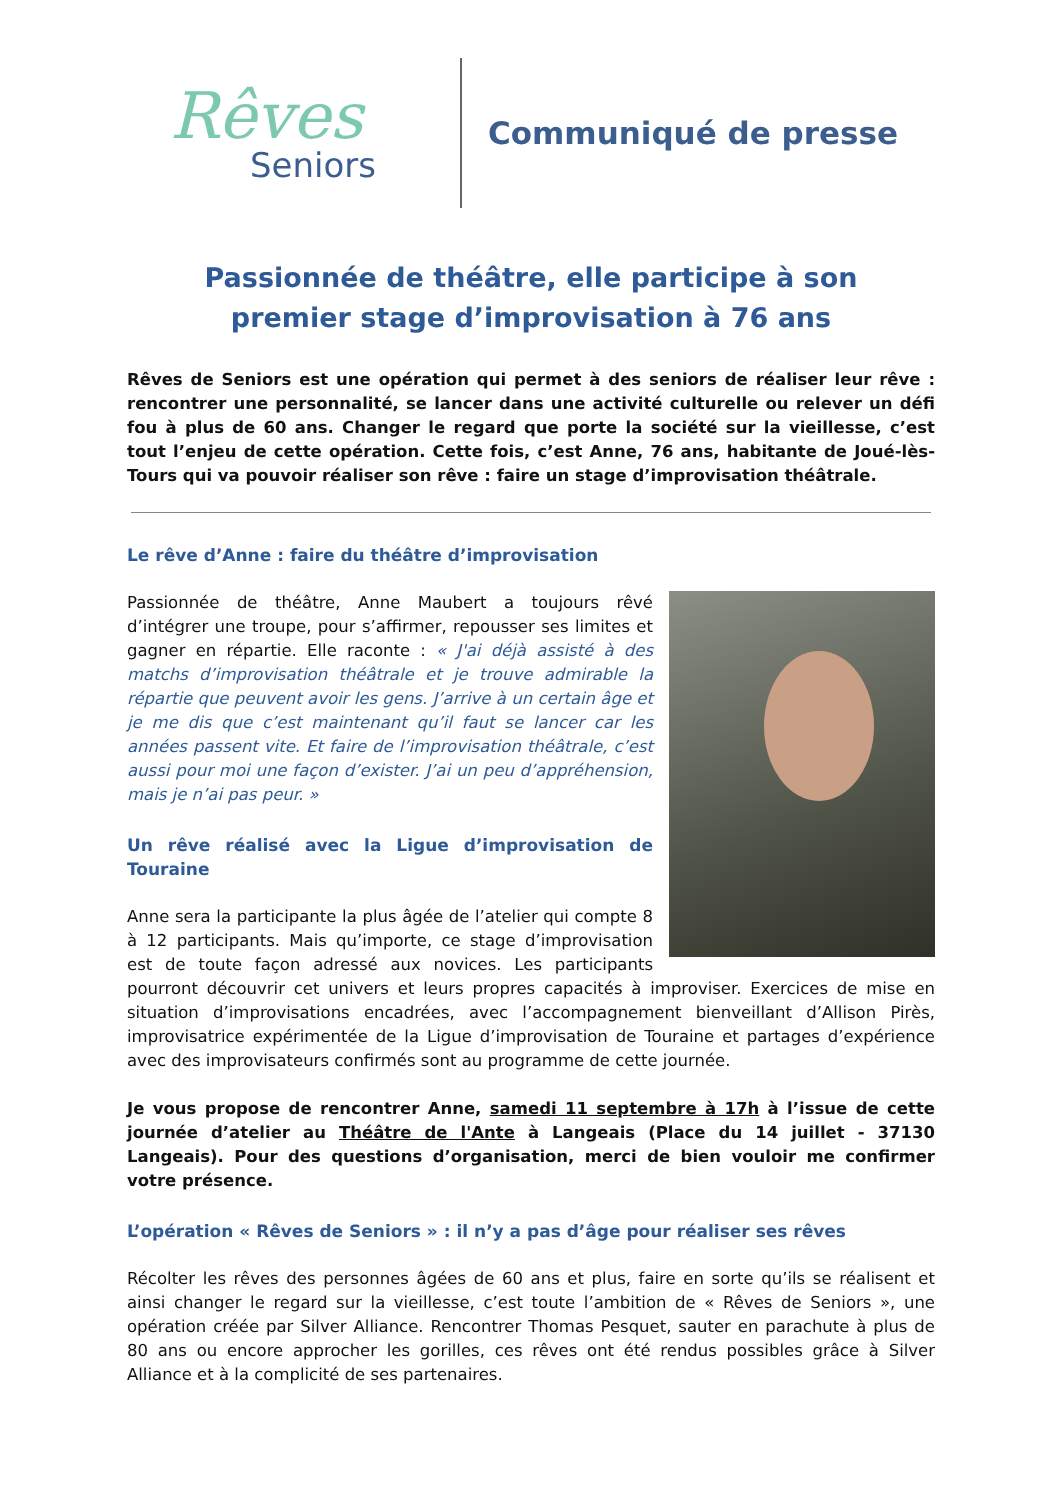Rêves
Seniors
Communiqué de presse
Passionnée de théâtre, elle participe à son premier stage d’improvisation à 76 ans
Rêves de Seniors est une opération qui permet à des seniors de réaliser leur rêve : rencontrer une personnalité, se lancer dans une activité culturelle ou relever un défi fou à plus de 60 ans. Changer le regard que porte la société sur la vieillesse, c’est tout l’enjeu de cette opération. Cette fois, c’est Anne, 76 ans, habitante de Joué-lès-Tours qui va pouvoir réaliser son rêve : faire un stage d’improvisation théâtrale.
Le rêve d’Anne : faire du théâtre d’improvisation
Passionnée de théâtre, Anne Maubert a toujours rêvé d’intégrer une troupe, pour s’affirmer, repousser ses limites et gagner en répartie. Elle raconte : « J'ai déjà assisté à des matchs d’improvisation théâtrale et je trouve admirable la répartie que peuvent avoir les gens. J’arrive à un certain âge et je me dis que c’est maintenant qu’il faut se lancer car les années passent vite. Et faire de l’improvisation théâtrale, c’est aussi pour moi une façon d’exister. J’ai un peu d’appréhension, mais je n’ai pas peur. »
Un rêve réalisé avec la Ligue d’improvisation de Touraine
Anne sera la participante la plus âgée de l’atelier qui compte 8 à 12 participants. Mais qu’importe, ce stage d’improvisation est de toute façon adressé aux novices. Les participants pourront découvrir cet univers et leurs propres capacités à improviser. Exercices de mise en situation d’improvisations encadrées, avec l’accompagnement bienveillant d’Allison Pirès, improvisatrice expérimentée de la Ligue d’improvisation de Touraine et partages d’expérience avec des improvisateurs confirmés sont au programme de cette journée.
Je vous propose de rencontrer Anne, samedi 11 septembre à 17h à l’issue de cette journée d’atelier au Théâtre de l'Ante à Langeais (Place du 14 juillet - 37130 Langeais). Pour des questions d’organisation, merci de bien vouloir me confirmer votre présence.
L’opération « Rêves de Seniors » : il n’y a pas d’âge pour réaliser ses rêves
Récolter les rêves des personnes âgées de 60 ans et plus, faire en sorte qu’ils se réalisent et ainsi changer le regard sur la vieillesse, c’est toute l’ambition de « Rêves de Seniors », une opération créée par Silver Alliance. Rencontrer Thomas Pesquet, sauter en parachute à plus de 80 ans ou encore approcher les gorilles, ces rêves ont été rendus possibles grâce à Silver Alliance et à la complicité de ses partenaires.